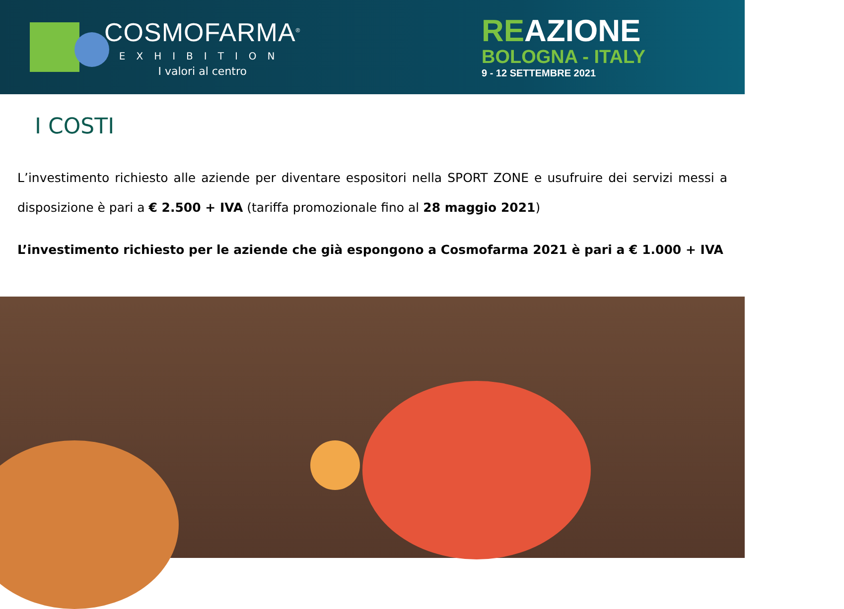COSMOFARMA<sup>®</sup>
EXHIBITION
I valori al centro
REAZIONE
BOLOGNA - ITALY
9 - 12 SETTEMBRE 2021
I COSTI
L’investimento richiesto alle aziende per diventare espositori nella SPORT ZONE e usufruire dei servizi messi a disposizione è pari a € 2.500 + IVA (tariffa promozionale fino al 28 maggio 2021)
L’investimento richiesto per le aziende che già espongono a Cosmofarma 2021 è pari a € 1.000 + IVA